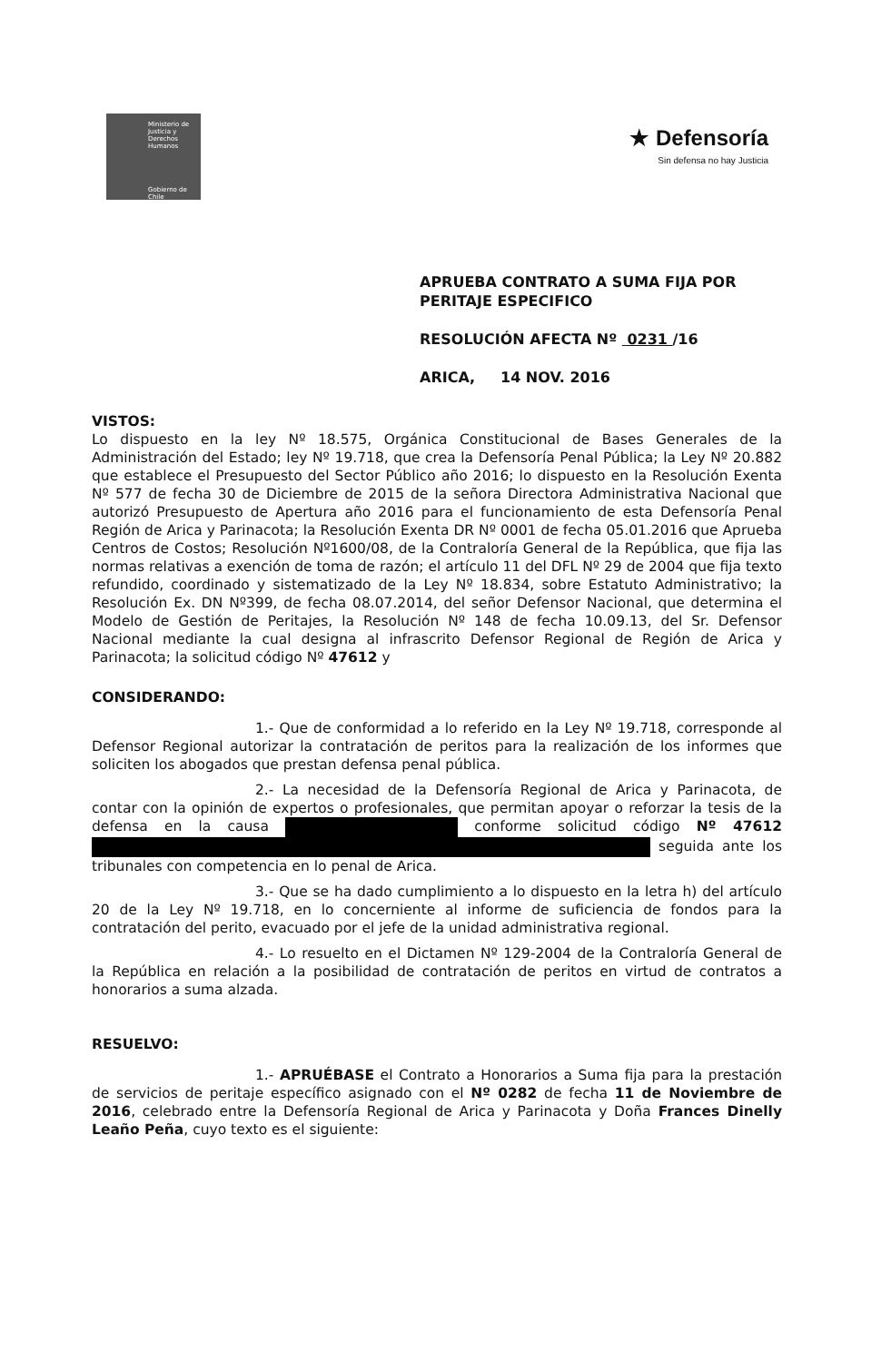Ministerio de Justicia y Derechos Humanos
Gobierno de Chile
★ Defensoría
Sin defensa no hay Justicia
APRUEBA CONTRATO A SUMA FIJA POR
PERITAJE ESPECIFICO
RESOLUCIÓN AFECTA Nº 0231 /16
ARICA, 14 NOV. 2016
VISTOS:
Lo dispuesto en la ley Nº 18.575, Orgánica Constitucional de Bases Generales de la Administración del Estado; ley Nº 19.718, que crea la Defensoría Penal Pública; la Ley Nº 20.882 que establece el Presupuesto del Sector Público año 2016; lo dispuesto en la Resolución Exenta Nº 577 de fecha 30 de Diciembre de 2015 de la señora Directora Administrativa Nacional que autorizó Presupuesto de Apertura año 2016 para el funcionamiento de esta Defensoría Penal Región de Arica y Parinacota; la Resolución Exenta DR Nº 0001 de fecha 05.01.2016 que Aprueba Centros de Costos; Resolución Nº1600/08, de la Contraloría General de la República, que fija las normas relativas a exención de toma de razón; el artículo 11 del DFL Nº 29 de 2004 que fija texto refundido, coordinado y sistematizado de la Ley Nº 18.834, sobre Estatuto Administrativo; la Resolución Ex. DN Nº399, de fecha 08.07.2014, del señor Defensor Nacional, que determina el Modelo de Gestión de Peritajes, la Resolución Nº 148 de fecha 10.09.13, del Sr. Defensor Nacional mediante la cual designa al infrascrito Defensor Regional de Región de Arica y Parinacota; la solicitud código Nº 47612 y
CONSIDERANDO:
1.- Que de conformidad a lo referido en la Ley Nº 19.718, corresponde al Defensor Regional autorizar la contratación de peritos para la realización de los informes que soliciten los abogados que prestan defensa penal pública.
2.- La necesidad de la Defensoría Regional de Arica y Parinacota, de contar con la opinión de expertos o profesionales, que permitan apoyar o reforzar la tesis de la defensa en la causa conforme solicitud código Nº 47612 seguida ante los tribunales con competencia en lo penal de Arica.
3.- Que se ha dado cumplimiento a lo dispuesto en la letra h) del artículo 20 de la Ley Nº 19.718, en lo concerniente al informe de suficiencia de fondos para la contratación del perito, evacuado por el jefe de la unidad administrativa regional.
4.- Lo resuelto en el Dictamen Nº 129-2004 de la Contraloría General de la República en relación a la posibilidad de contratación de peritos en virtud de contratos a honorarios a suma alzada.
RESUELVO:
1.- APRUÉBASE el Contrato a Honorarios a Suma fija para la prestación de servicios de peritaje específico asignado con el Nº 0282 de fecha 11 de Noviembre de 2016, celebrado entre la Defensoría Regional de Arica y Parinacota y Doña Frances Dinelly Leaño Peña, cuyo texto es el siguiente: